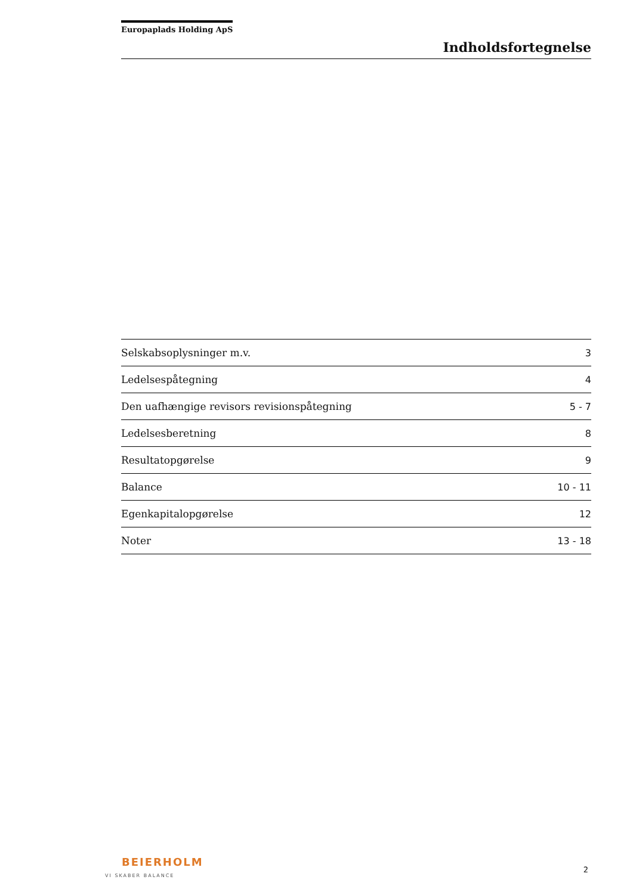Europaplads Holding ApS
Indholdsfortegnelse
| Selskabsoplysninger m.v. | 3 |
| Ledelsespåtegning | 4 |
| Den uafhængige revisors revisionspåtegning | 5 - 7 |
| Ledelsesberetning | 8 |
| Resultatopgørelse | 9 |
| Balance | 10 - 11 |
| Egenkapitalopgørelse | 12 |
| Noter | 13 - 18 |
BEIERHOLM
VI SKABER BALANCE
2